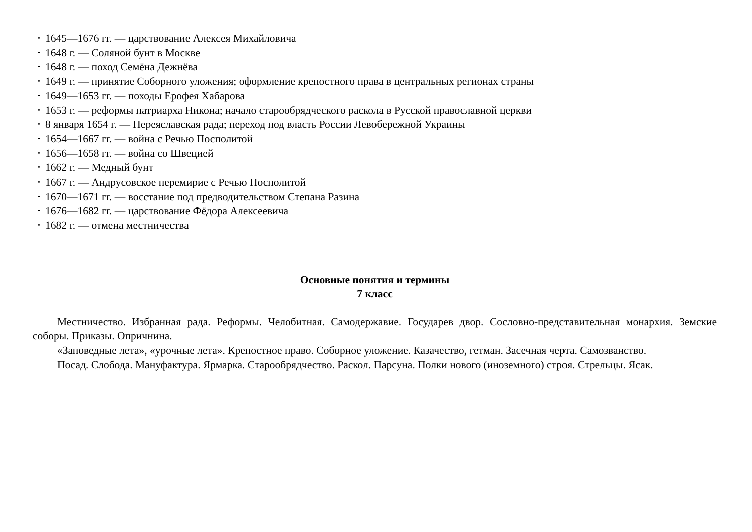• 1645—1676 гг. — царствование Алексея Михайловича
• 1648 г. — Соляной бунт в Москве
• 1648 г. — поход Семёна Дежнёва
• 1649 г. — принятие Соборного уложения; оформление крепостного права в центральных регионах страны
• 1649—1653 гг. — походы Ерофея Хабарова
• 1653 г. — реформы патриарха Никона; начало старообрядческого раскола в Русской православной церкви
• 8 января 1654 г. — Переяславская рада; переход под власть России Левобережной Украины
• 1654—1667 гг. — война с Речью Посполитой
• 1656—1658 гг. — война со Швецией
• 1662 г. — Медный бунт
• 1667 г. — Андрусовское перемирие с Речью Посполитой
• 1670—1671 гг. — восстание под предводительством Степана Разина
• 1676—1682 гг. — царствование Фёдора Алексеевича
• 1682 г. — отмена местничества
Основные понятия и термины
7 класс
Местничество. Избранная рада. Реформы. Челобитная. Самодержавие. Государев двор. Сословно-представительная монархия. Земские соборы. Приказы. Опричнина.
«Заповедные лета», «урочные лета». Крепостное право. Соборное уложение. Казачество, гетман. Засечная черта. Самозванство.
Посад. Слобода. Мануфактура. Ярмарка. Старообрядчество. Раскол. Парсуна. Полки нового (иноземного) строя. Стрельцы. Ясак.